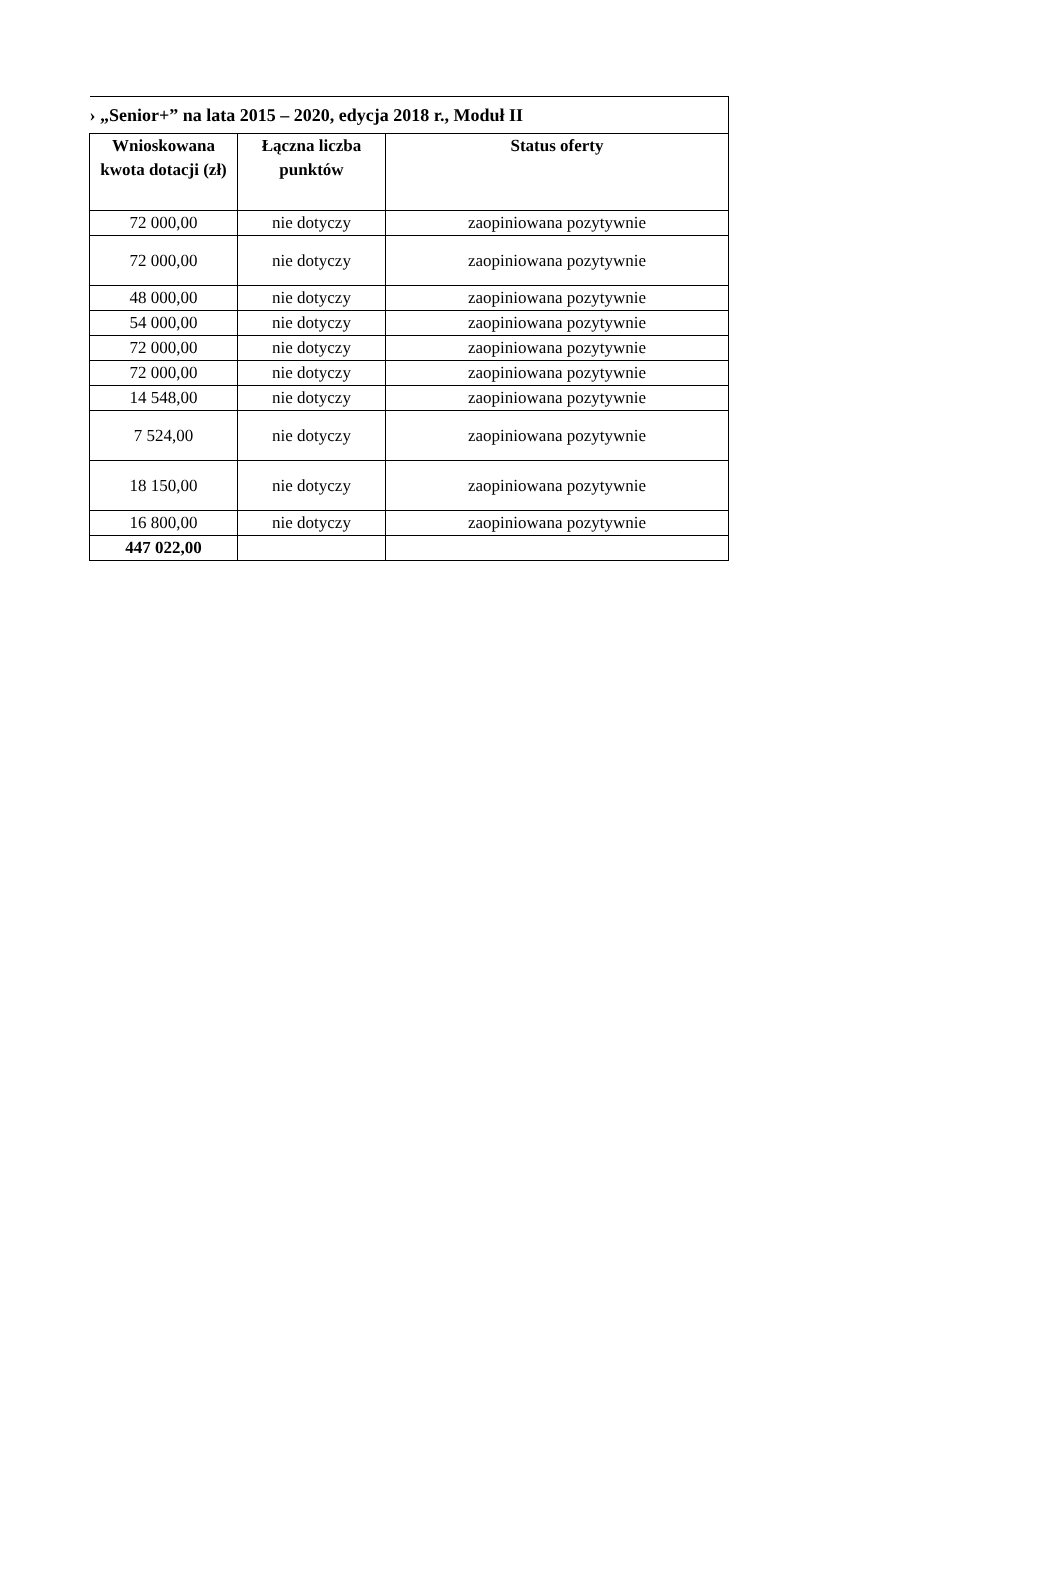| › „Senior+” na lata 2015 – 2020, edycja 2018 r., Moduł II | | |
| Wnioskowana kwota dotacji (zł) | Łączna liczba punktów | Status oferty |
| 72 000,00 | nie dotyczy | zaopiniowana pozytywnie |
| 72 000,00 | nie dotyczy | zaopiniowana pozytywnie |
| 48 000,00 | nie dotyczy | zaopiniowana pozytywnie |
| 54 000,00 | nie dotyczy | zaopiniowana pozytywnie |
| 72 000,00 | nie dotyczy | zaopiniowana pozytywnie |
| 72 000,00 | nie dotyczy | zaopiniowana pozytywnie |
| 14 548,00 | nie dotyczy | zaopiniowana pozytywnie |
| 7 524,00 | nie dotyczy | zaopiniowana pozytywnie |
| 18 150,00 | nie dotyczy | zaopiniowana pozytywnie |
| 16 800,00 | nie dotyczy | zaopiniowana pozytywnie |
| 447 022,00 | | |